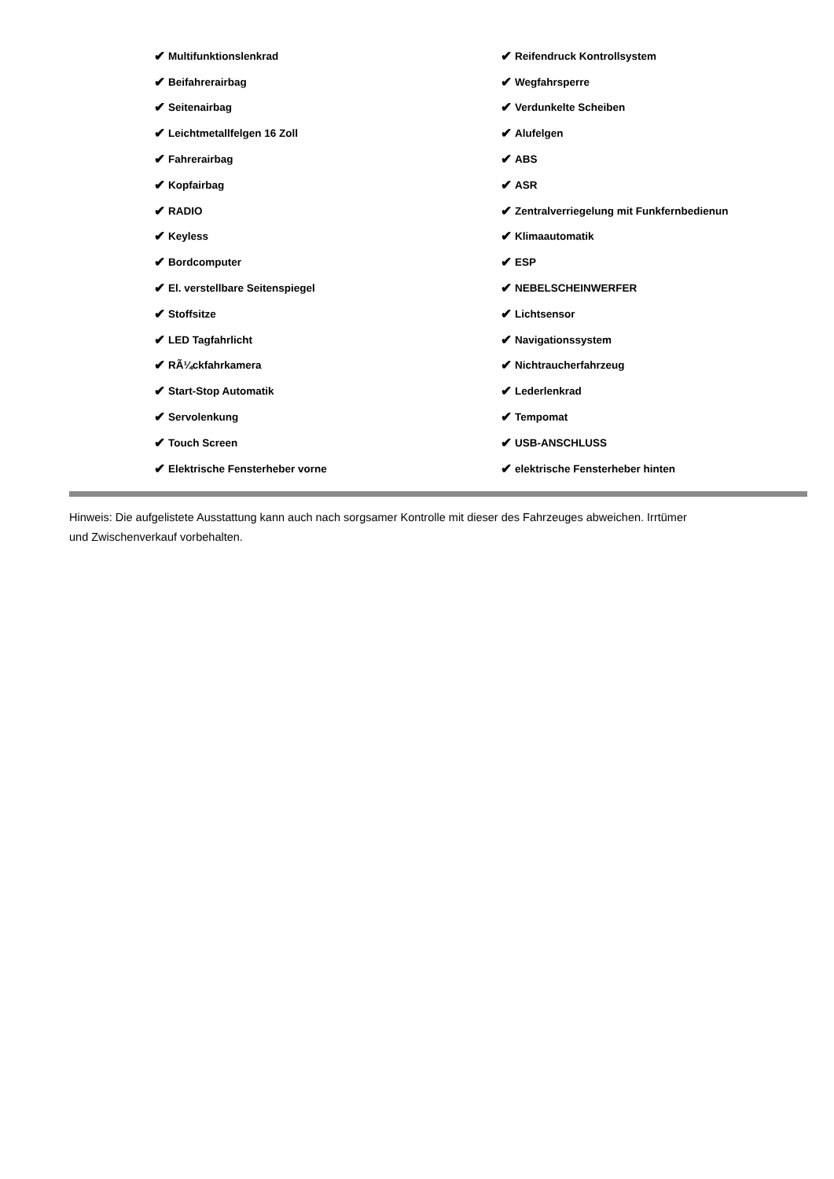✔ Multifunktionslenkrad
✔ Beifahrerairbag
✔ Seitenairbag
✔ Leichtmetallfelgen 16 Zoll
✔ Fahrerairbag
✔ Kopfairbag
✔ RADIO
✔ Keyless
✔ Bordcomputer
✔ El. verstellbare Seitenspiegel
✔ Stoffsitze
✔ LED Tagfahrlicht
✔ RÃ¼ckfahrkamera
✔ Start-Stop Automatik
✔ Servolenkung
✔ Touch Screen
✔ Elektrische Fensterheber vorne
✔ Reifendruck Kontrollsystem
✔ Wegfahrsperre
✔ Verdunkelte Scheiben
✔ Alufelgen
✔ ABS
✔ ASR
✔ Zentralverriegelung mit Funkfernbedienun
✔ Klimaautomatik
✔ ESP
✔ NEBELSCHEINWERFER
✔ Lichtsensor
✔ Navigationssystem
✔ Nichtraucherfahrzeug
✔ Lederlenkrad
✔ Tempomat
✔ USB-ANSCHLUSS
✔ elektrische Fensterheber hinten
Hinweis: Die aufgelistete Ausstattung kann auch nach sorgsamer Kontrolle mit dieser des Fahrzeuges abweichen. Irrtümer und Zwischenverkauf vorbehalten.